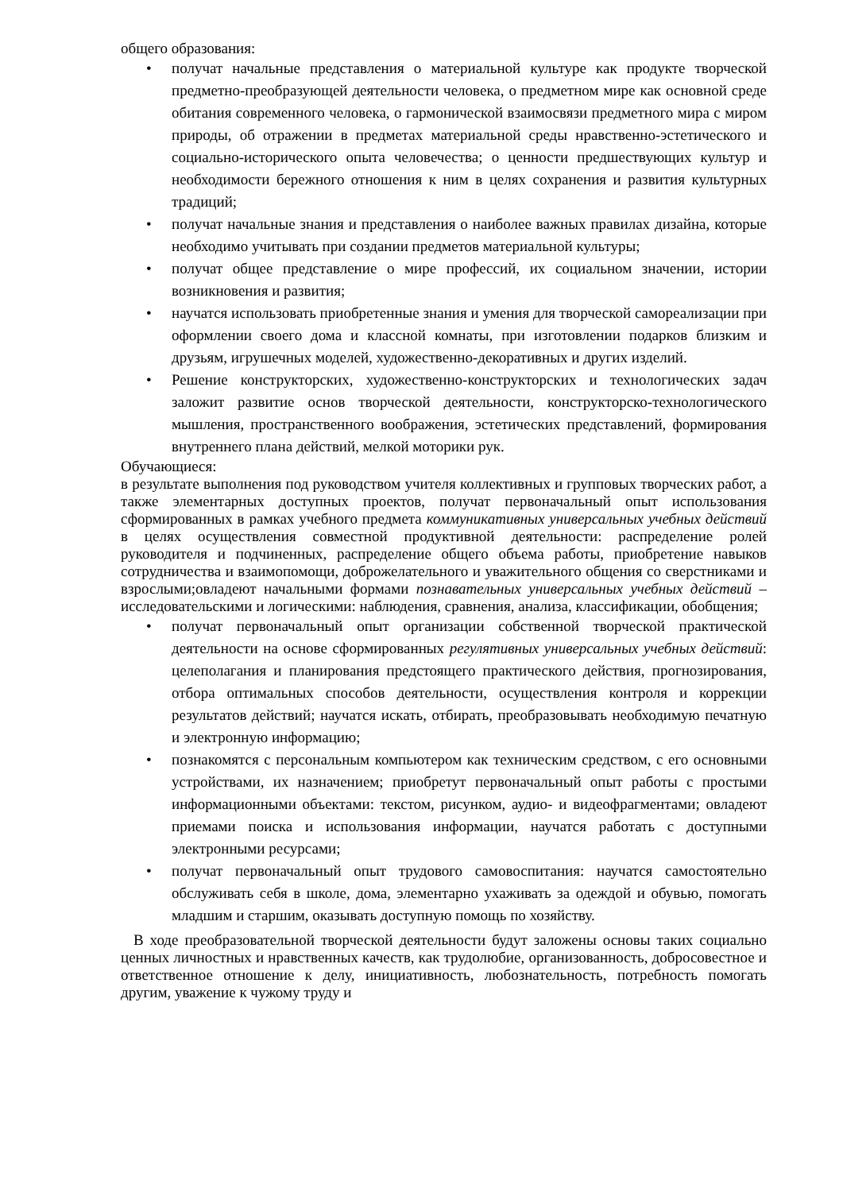общего образования:
• получат начальные представления о материальной культуре как продукте творческой предметно-преобразующей деятельности человека, о предметном мире как основной среде обитания современного человека, о гармонической взаимосвязи предметного мира с миром природы, об отражении в предметах материальной среды нравственно-эстетического и социально-исторического опыта человечества; о ценности предшествующих культур и необходимости бережного отношения к ним в целях сохранения и развития культурных традиций;
• получат начальные знания и представления о наиболее важных правилах дизайна, которые необходимо учитывать при создании предметов материальной культуры;
• получат общее представление о мире профессий, их социальном значении, истории возникновения и развития;
• научатся использовать приобретенные знания и умения для творческой самореализации при оформлении своего дома и классной комнаты, при изготовлении подарков близким и друзьям, игрушечных моделей, художественно-декоративных и других изделий.
• Решение конструкторских, художественно-конструкторских и технологических задач заложит развитие основ творческой деятельности, конструкторско-технологического мышления, пространственного воображения, эстетических представлений, формирования внутреннего плана действий, мелкой моторики рук.
Обучающиеся:
в результате выполнения под руководством учителя коллективных и групповых творческих работ, а также элементарных доступных проектов, получат первоначальный опыт использования сформированных в рамках учебного предмета коммуникативных универсальных учебных действий в целях осуществления совместной продуктивной деятельности: распределение ролей руководителя и подчиненных, распределение общего объема работы, приобретение навыков сотрудничества и взаимопомощи, доброжелательного и уважительного общения со сверстниками и взрослыми;овладеют начальными формами познавательных универсальных учебных действий – исследовательскими и логическими: наблюдения, сравнения, анализа, классификации, обобщения;
• получат первоначальный опыт организации собственной творческой практической деятельности на основе сформированных регулятивных универсальных учебных действий: целеполагания и планирования предстоящего практического действия, прогнозирования, отбора оптимальных способов деятельности, осуществления контроля и коррекции результатов действий; научатся искать, отбирать, преобразовывать необходимую печатную и электронную информацию;
• познакомятся с персональным компьютером как техническим средством, с его основными устройствами, их назначением; приобретут первоначальный опыт работы с простыми информационными объектами: текстом, рисунком, аудио- и видеофрагментами; овладеют приемами поиска и использования информации, научатся работать с доступными электронными ресурсами;
• получат первоначальный опыт трудового самовоспитания: научатся самостоятельно обслуживать себя в школе, дома, элементарно ухаживать за одеждой и обувью, помогать младшим и старшим, оказывать доступную помощь по хозяйству.
В ходе преобразовательной творческой деятельности будут заложены основы таких социально ценных личностных и нравственных качеств, как трудолюбие, организованность, добросовестное и ответственное отношение к делу, инициативность, любознательность, потребность помогать другим, уважение к чужому труду и